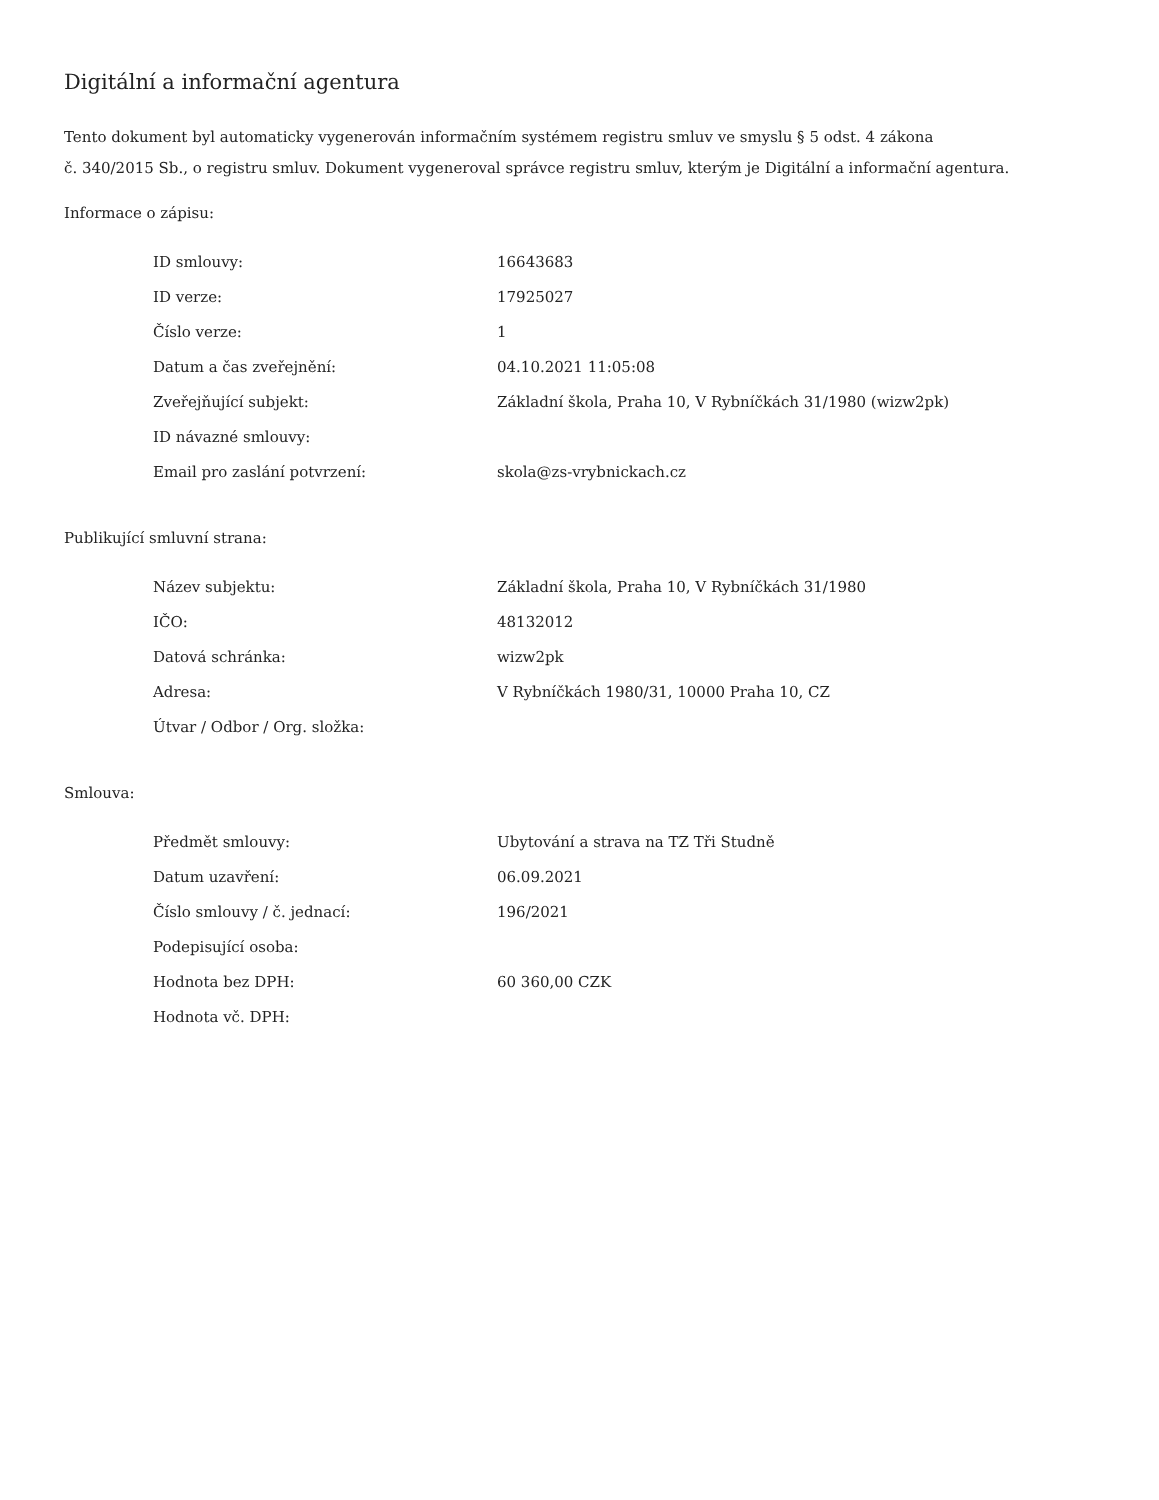Digitální a informační agentura
Tento dokument byl automaticky vygenerován informačním systémem registru smluv ve smyslu § 5 odst. 4 zákona
č. 340/2015 Sb., o registru smluv. Dokument vygeneroval správce registru smluv, kterým je Digitální a informační agentura.
Informace o zápisu:
| ID smlouvy: | 16643683 |
| ID verze: | 17925027 |
| Číslo verze: | 1 |
| Datum a čas zveřejnění: | 04.10.2021 11:05:08 |
| Zveřejňující subjekt: | Základní škola, Praha 10, V Rybníčkách 31/1980 (wizw2pk) |
| ID návazné smlouvy: | |
| Email pro zaslání potvrzení: | skola@zs-vrybnickach.cz |
Publikující smluvní strana:
| Název subjektu: | Základní škola, Praha 10, V Rybníčkách 31/1980 |
| IČO: | 48132012 |
| Datová schránka: | wizw2pk |
| Adresa: | V Rybníčkách 1980/31, 10000 Praha 10, CZ |
| Útvar / Odbor / Org. složka: | |
Smlouva:
| Předmět smlouvy: | Ubytování a strava na TZ Tři Studně |
| Datum uzavření: | 06.09.2021 |
| Číslo smlouvy / č. jednací: | 196/2021 |
| Podepisující osoba: | |
| Hodnota bez DPH: | 60 360,00 CZK |
| Hodnota vč. DPH: | |